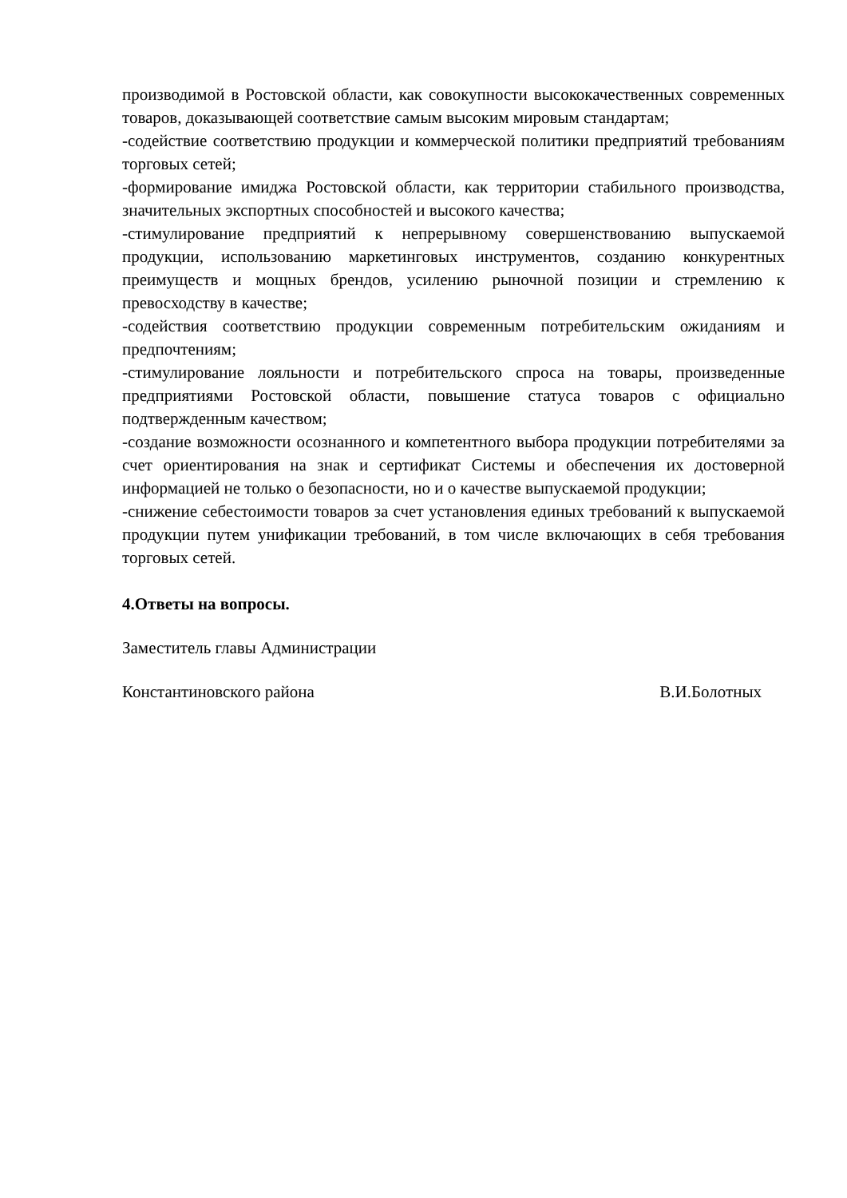производимой в Ростовской области, как совокупности высококачественных современных товаров, доказывающей соответствие самым высоким мировым стандартам;
-содействие соответствию продукции и коммерческой политики предприятий требованиям торговых сетей;
-формирование имиджа Ростовской области, как территории стабильного производства, значительных экспортных способностей и высокого качества;
-стимулирование предприятий к непрерывному совершенствованию выпускаемой продукции, использованию маркетинговых инструментов, созданию конкурентных преимуществ и мощных брендов, усилению рыночной позиции и стремлению к превосходству в качестве;
-содействия соответствию продукции современным потребительским ожиданиям и предпочтениям;
-стимулирование лояльности и потребительского спроса на товары, произведенные предприятиями Ростовской области, повышение статуса товаров с официально подтвержденным качеством;
-создание возможности осознанного и компетентного выбора продукции потребителями за счет ориентирования на знак и сертификат Системы и обеспечения их достоверной информацией не только о безопасности, но и о качестве выпускаемой продукции;
-снижение себестоимости товаров за счет установления единых требований к выпускаемой продукции путем унификации требований, в том числе включающих в себя требования торговых сетей.
4.Ответы на вопросы.
Заместитель главы Администрации
Константиновского района В.И.Болотных